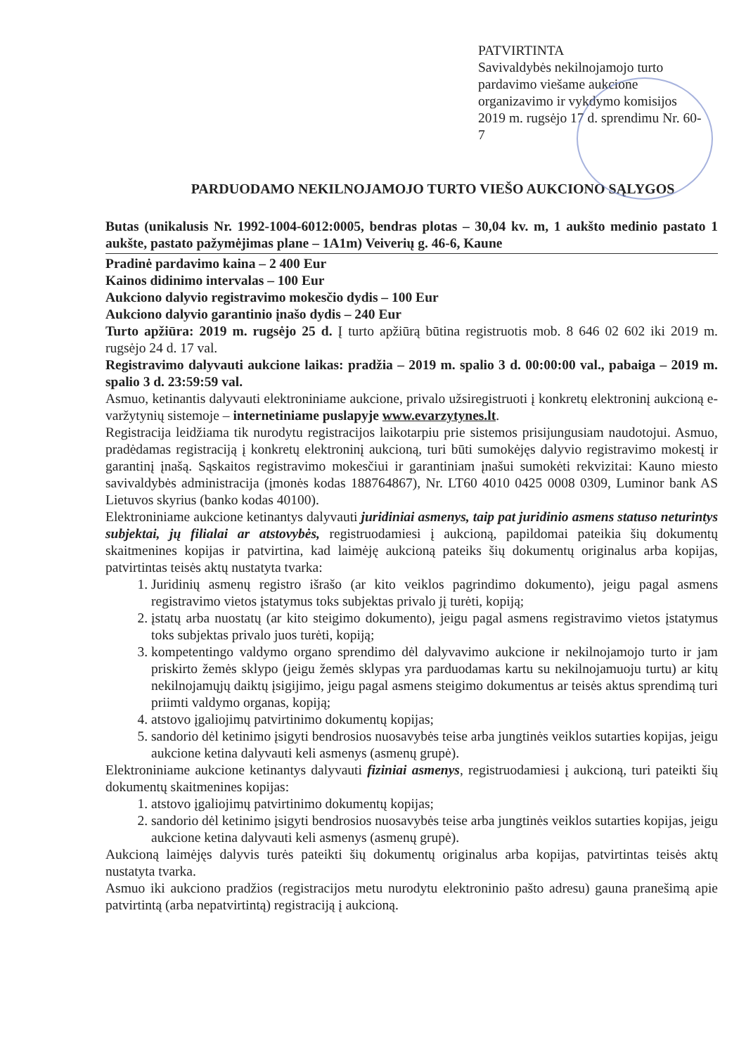PATVIRTINTA
Savivaldybės nekilnojamojo turto pardavimo viešame aukcione organizavimo ir vykdymo komisijos 2019 m. rugsėjo 17 d. sprendimu Nr. 60-7
PARDUODAMO NEKILNOJAMOJO TURTO VIEŠO AUKCIONO SĄLYGOS
Butas (unikalusis Nr. 1992-1004-6012:0005, bendras plotas – 30,04 kv. m, 1 aukšto medinio pastato 1 aukšte, pastato pažymėjimas plane – 1A1m) Veiverių g. 46-6, Kaune
Pradinė pardavimo kaina – 2 400 Eur
Kainos didinimo intervalas – 100 Eur
Aukciono dalyvio registravimo mokesčio dydis – 100 Eur
Aukciono dalyvio garantinio įnašo dydis – 240 Eur
Turto apžiūra: 2019 m. rugsėjo 25 d. Į turto apžiūrą būtina registruotis mob. 8 646 02 602 iki 2019 m. rugsėjo 24 d. 17 val.
Registravimo dalyvauti aukcione laikas: pradžia – 2019 m. spalio 3 d. 00:00:00 val., pabaiga – 2019 m. spalio 3 d. 23:59:59 val.
Asmuo, ketinantis dalyvauti elektroniniame aukcione, privalo užsiregistruoti į konkretų elektroninį aukcioną e-varžytynių sistemoje – internetiniame puslapyje www.evarzytynes.lt.
Registracija leidžiama tik nurodytu registracijos laikotarpiu prie sistemos prisijungusiam naudotojui. Asmuo, pradėdamas registraciją į konkretų elektroninį aukcioną, turi būti sumokėjęs dalyvio registravimo mokestį ir garantinį įnašą. Sąskaitos registravimo mokesčiui ir garantiniam įnašui sumokėti rekvizitai: Kauno miesto savivaldybės administracija (įmonės kodas 188764867), Nr. LT60 4010 0425 0008 0309, Luminor bank AS Lietuvos skyrius (banko kodas 40100).
Elektroniniame aukcione ketinantys dalyvauti juridiniai asmenys, taip pat juridinio asmens statuso neturintys subjektai, jų filialai ar atstovybės, registruodamiesi į aukcioną, papildomai pateikia šių dokumentų skaitmenines kopijas ir patvirtina, kad laimėję aukcioną pateiks šių dokumentų originalus arba kopijas, patvirtintas teisės aktų nustatyta tvarka:
1. Juridinių asmenų registro išrašo (ar kito veiklos pagrindimo dokumento), jeigu pagal asmens registravimo vietos įstatymus toks subjektas privalo jį turėti, kopiją;
2. įstatų arba nuostatų (ar kito steigimo dokumento), jeigu pagal asmens registravimo vietos įstatymus toks subjektas privalo juos turėti, kopiją;
3. kompetentingo valdymo organo sprendimo dėl dalyvavimo aukcione ir nekilnojamojo turto ir jam priskirto žemės sklypo (jeigu žemės sklypas yra parduodamas kartu su nekilnojamuoju turtu) ar kitų nekilnojamųjų daiktų įsigijimo, jeigu pagal asmens steigimo dokumentus ar teisės aktus sprendimą turi priimti valdymo organas, kopiją;
4. atstovo įgaliojimų patvirtinimo dokumentų kopijas;
5. sandorio dėl ketinimo įsigyti bendrosios nuosavybės teise arba jungtinės veiklos sutarties kopijas, jeigu aukcione ketina dalyvauti keli asmenys (asmenų grupė).
Elektroniniame aukcione ketinantys dalyvauti fiziniai asmenys, registruodamiesi į aukcioną, turi pateikti šių dokumentų skaitmenines kopijas:
1. atstovo įgaliojimų patvirtinimo dokumentų kopijas;
2. sandorio dėl ketinimo įsigyti bendrosios nuosavybės teise arba jungtinės veiklos sutarties kopijas, jeigu aukcione ketina dalyvauti keli asmenys (asmenų grupė).
Aukcioną laimėjęs dalyvis turės pateikti šių dokumentų originalus arba kopijas, patvirtintas teisės aktų nustatyta tvarka.
Asmuo iki aukciono pradžios (registracijos metu nurodytu elektroninio pašto adresu) gauna pranešimą apie patvirtintą (arba nepatvirtintą) registraciją į aukcioną.